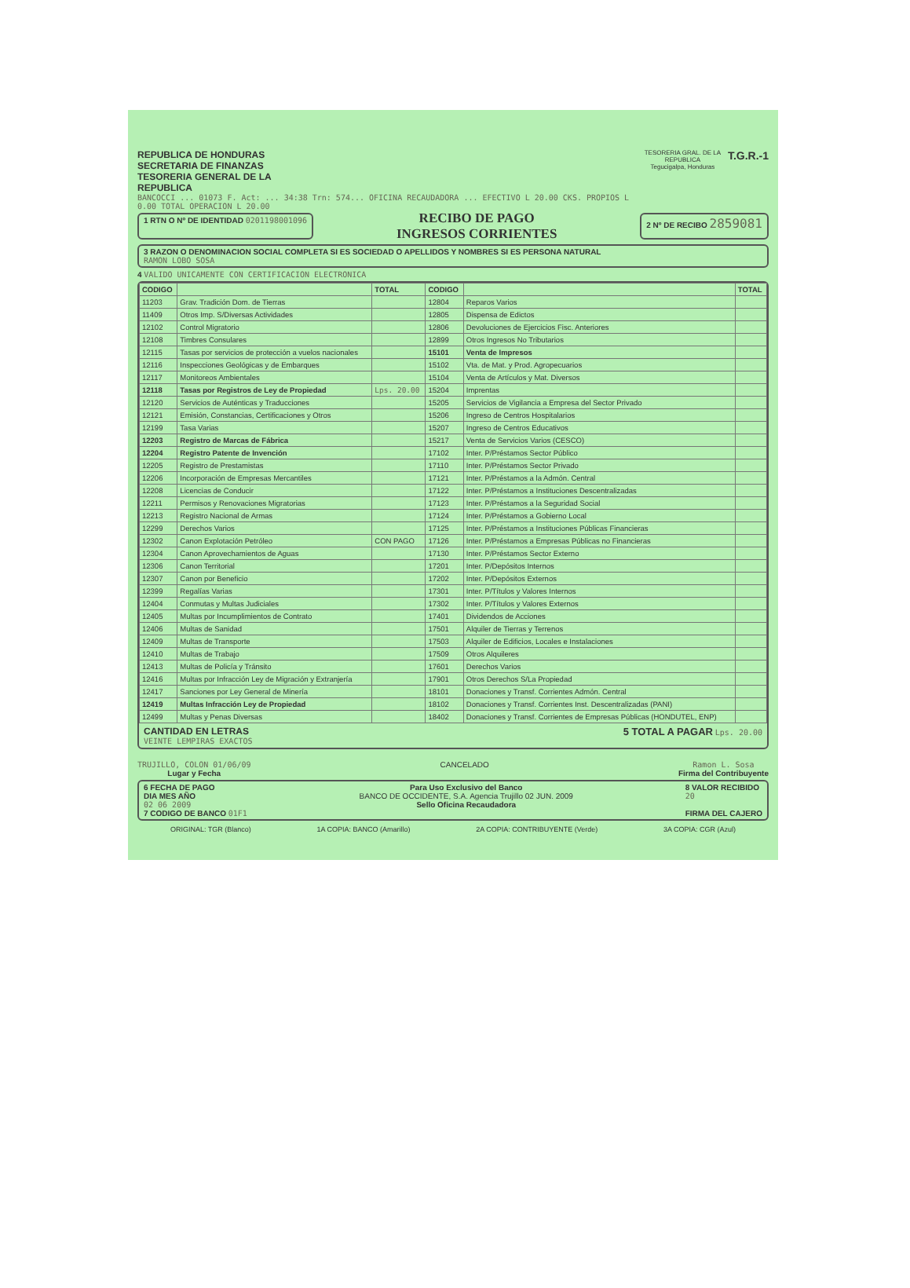REPUBLICA DE HONDURAS
SECRETARIA DE FINANZAS
TESORERIA GENERAL DE LA
REPUBLICA
BANCOCCI ... 01073 F. Act: ... 34:38 Trn: 574... OFICINA RECAUDADORA ... EFECTIVO L 20.00 CKS. PROPIOS L 0.00 TOTAL OPERACION L 20.00
TESORERIA GRAL. DE LA REPUBLICA
Tegucigalpa, Honduras
T.G.R.-1
1 RTN O Nº DE IDENTIDAD 0201198001096
RECIBO DE PAGO
INGRESOS CORRIENTES
2 Nº DE RECIBO 2859081
3 RAZON O DENOMINACION SOCIAL COMPLETA SI ES SOCIEDAD O APELLIDOS Y NOMBRES SI ES PERSONA NATURAL
RAMON LOBO SOSA
4 VALIDO UNICAMENTE CON CERTIFICACION ELECTRONICA
| CODIGO | | TOTAL | CODIGO | | TOTAL |
| --- | --- | --- | --- | --- | --- |
| 11203 | Grav. Tradición Dom. de Tierras | | 12804 | Reparos Varios | |
| 11409 | Otros Imp. S/Diversas Actividades | | 12805 | Dispensa de Edictos | |
| 12102 | Control Migratorio | | 12806 | Devoluciones de Ejercicios Fisc. Anteriores | |
| 12108 | Timbres Consulares | | 12899 | Otros Ingresos No Tributarios | |
| 12115 | Tasas por servicios de protección a vuelos nacionales | | 15101 | Venta de Impresos | |
| 12116 | Inspecciones Geológicas y de Embarques | | 15102 | Vta. de Mat. y Prod. Agropecuarios | |
| 12117 | Monitoreos Ambientales | | 15104 | Venta de Artículos y Mat. Diversos | |
| 12118 | Tasas por Registros de Ley de Propiedad | Lps. 20.00 | 15204 | Imprentas | |
| 12120 | Servicios de Auténticas y Traducciones | | 15205 | Servicios de Vigilancia a Empresa del Sector Privado | |
| 12121 | Emisión, Constancias, Certificaciones y Otros | | 15206 | Ingreso de Centros Hospitalarios | |
| 12199 | Tasa Varias | | 15207 | Ingreso de Centros Educativos | |
| 12203 | Registro de Marcas de Fábrica | | 15217 | Venta de Servicios Varios (CESCO) | |
| 12204 | Registro Patente de Invención | | 17102 | Inter. P/Préstamos Sector Público | |
| 12205 | Registro de Prestamistas | | 17110 | Inter. P/Préstamos Sector Privado | |
| 12206 | Incorporación de Empresas Mercantiles | | 17121 | Inter. P/Préstamos a la Admón. Central | |
| 12208 | Licencias de Conducir | | 17122 | Inter. P/Préstamos a Instituciones Descentralizadas | |
| 12211 | Permisos y Renovaciones Migratorias | | 17123 | Inter. P/Préstamos a la Seguridad Social | |
| 12213 | Registro Nacional de Armas | | 17124 | Inter. P/Préstamos a Gobierno Local | |
| 12299 | Derechos Varios | | 17125 | Inter. P/Préstamos a Instituciones Públicas Financieras | |
| 12302 | Canon Explotación Petróleo | CON PAGO | 17126 | Inter. P/Préstamos a Empresas Públicas no Financieras | |
| 12304 | Canon Aprovechamientos de Aguas | | 17130 | Inter. P/Préstamos Sector Externo | |
| 12306 | Canon Territorial | | 17201 | Inter. P/Depósitos Internos | |
| 12307 | Canon por Beneficio | | 17202 | Inter. P/Depósitos Externos | |
| 12399 | Regalías Varias | | 17301 | Inter. P/Títulos y Valores Internos | |
| 12404 | Conmutas y Multas Judiciales | | 17302 | Inter. P/Títulos y Valores Externos | |
| 12405 | Multas por Incumplimientos de Contrato | | 17401 | Dividendos de Acciones | |
| 12406 | Multas de Sanidad | | 17501 | Alquiler de Tierras y Terrenos | |
| 12409 | Multas de Transporte | | 17503 | Alquiler de Edificios, Locales e Instalaciones | |
| 12410 | Multas de Trabajo | | 17509 | Otros Alquileres | |
| 12413 | Multas de Policía y Tránsito | | 17601 | Derechos Varios | |
| 12416 | Multas por Infracción Ley de Migración y Extranjería | | 17901 | Otros Derechos S/La Propiedad | |
| 12417 | Sanciones por Ley General de Minería | | 18101 | Donaciones y Transf. Corrientes Admón. Central | |
| 12419 | Multas Infracción Ley de Propiedad | | 18102 | Donaciones y Transf. Corrientes Inst. Descentralizadas (PANI) | |
| 12499 | Multas y Penas Diversas | | 18402 | Donaciones y Transf. Corrientes de Empresas Públicas (HONDUTEL, ENP) | |
CANTIDAD EN LETRAS
VEINTE LEMPIRAS EXACTOS
5 TOTAL A PAGAR Lps. 20.00
TRUJILLO, COLON 01/06/09
Lugar y Fecha
CANCELADO Ramon L. Sosa
Firma del Contribuyente
6 FECHA DE PAGO
DIA MES AÑO
02 06 2009
7 CODIGO DE BANCO 01F1
Para Uso Exclusivo del Banco
BANCO DE OCCIDENTE, S.A. Agencia Trujillo 02 JUN. 2009
Sello Oficina Recaudadora
8 VALOR RECIBIDO
20
FIRMA DEL CAJERO
ORIGINAL: TGR (Blanco) 1A COPIA: BANCO (Amarillo) 2A COPIA: CONTRIBUYENTE (Verde) 3A COPIA: CGR (Azul)